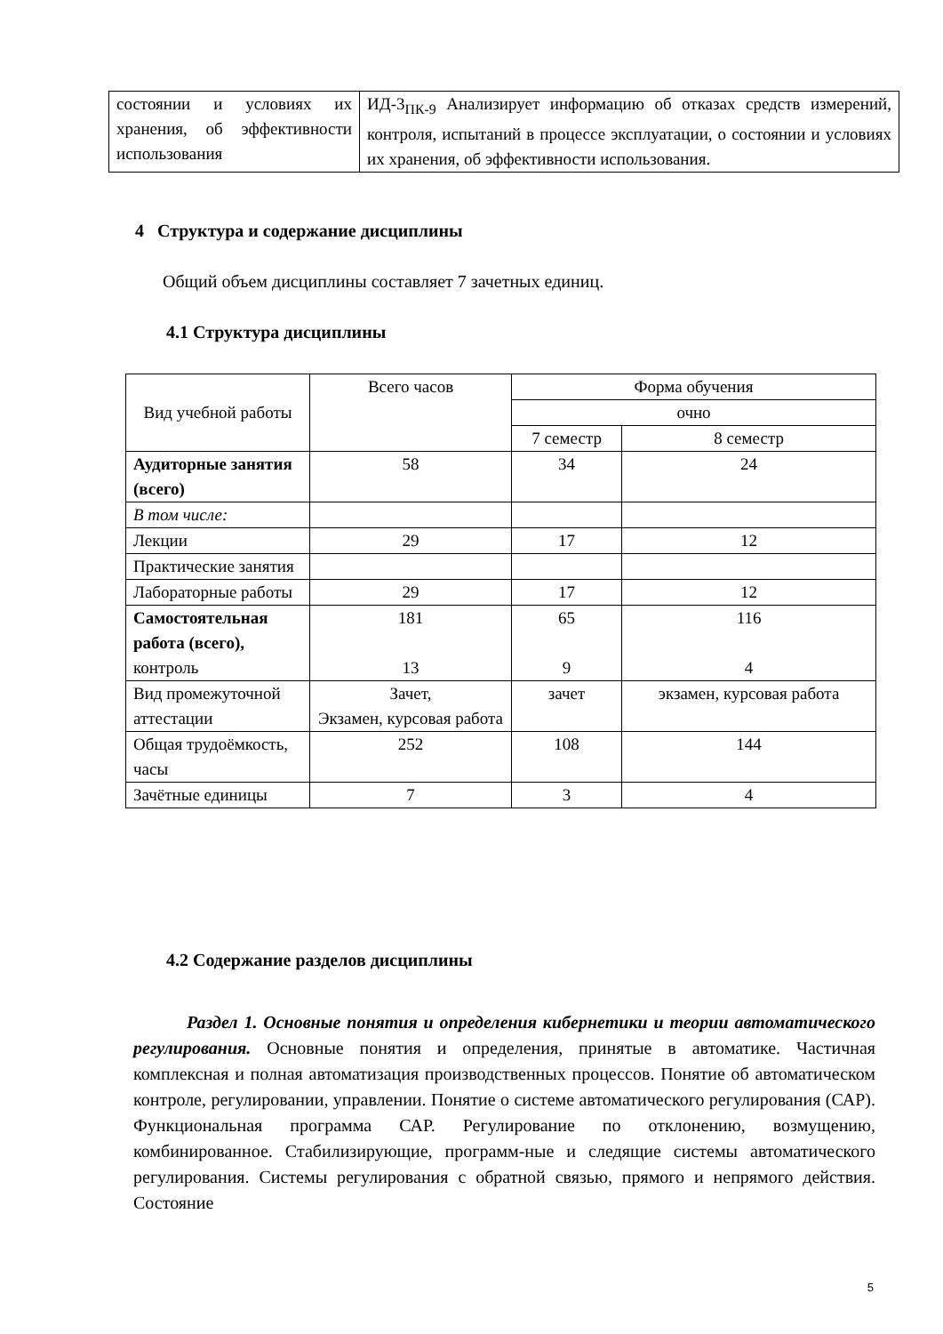| состоянии и условиях их хранения, об эффективности использования | ИД-3<sub>ПК-9</sub> Анализирует информацию об отказах средств измерений, контроля, испытаний в процессе эксплуатации, о состоянии и условиях их хранения, об эффективности использования. |
4 Структура и содержание дисциплины
Общий объем дисциплины составляет 7 зачетных единиц.
4.1 Структура дисциплины
| Вид учебной работы | Всего часов | Форма обучения | |
| --- | --- | --- | --- |
| | | очно | |
| | | 7 семестр | 8 семестр |
| Аудиторные занятия (всего) | 58 | 34 | 24 |
| В том числе: | | | |
| Лекции | 29 | 17 | 12 |
| Практические занятия | | | |
| Лабораторные работы | 29 | 17 | 12 |
| Самостоятельная работа (всего), контроль | 181 13 | 65 9 | 116 4 |
| Вид промежуточной аттестации | Зачет, Экзамен, курсовая работа | зачет | экзамен, курсовая работа |
| Общая трудоёмкость, часы | 252 | 108 | 144 |
| Зачётные единицы | 7 | 3 | 4 |
4.2 Содержание разделов дисциплины
Раздел 1. Основные понятия и определения кибернетики и теории автоматического регулирования. Основные понятия и определения, принятые в автоматике. Частичная комплексная и полная автоматизация производственных процессов. Понятие об автоматическом контроле, регулировании, управлении. Понятие о системе автоматического регулирования (САР). Функциональная программа САР. Регулирование по отклонению, возмущению, комбинированное. Стабилизирующие, программ-ные и следящие системы автоматического регулирования. Системы регулирования с обратной связью, прямого и непрямого действия. Состояние
5